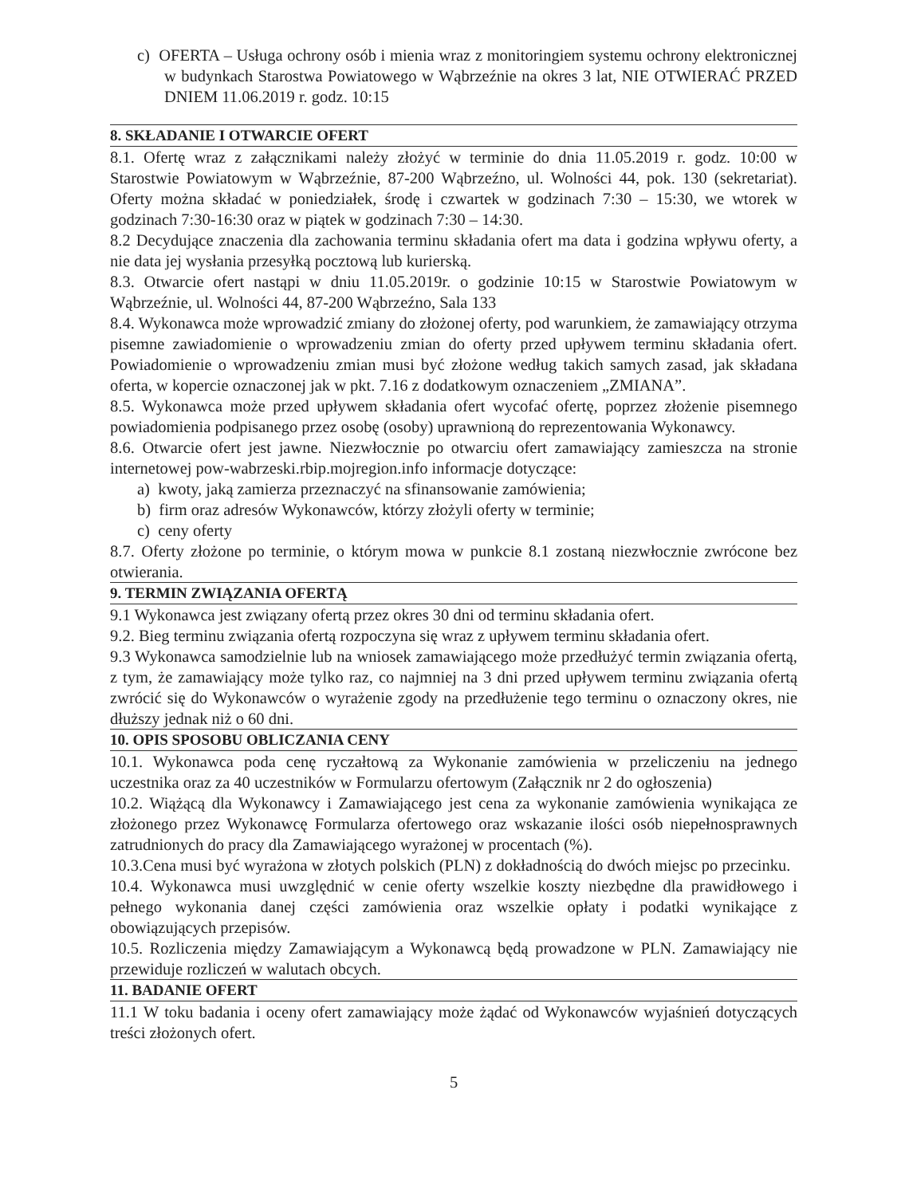c) OFERTA – Usługa ochrony osób i mienia wraz z monitoringiem systemu ochrony elektronicznej w budynkach Starostwa Powiatowego w Wąbrzeźnie na okres 3 lat, NIE OTWIERAĆ PRZED DNIEM 11.06.2019 r. godz. 10:15
8. SKŁADANIE I OTWARCIE OFERT
8.1. Ofertę wraz z załącznikami należy złożyć w terminie do dnia 11.05.2019 r. godz. 10:00 w Starostwie Powiatowym w Wąbrzeźnie, 87-200 Wąbrzeźno, ul. Wolności 44, pok. 130 (sekretariat). Oferty można składać w poniedziałek, środę i czwartek w godzinach 7:30 – 15:30, we wtorek w godzinach 7:30-16:30 oraz w piątek w godzinach 7:30 – 14:30.
8.2 Decydujące znaczenia dla zachowania terminu składania ofert ma data i godzina wpływu oferty, a nie data jej wysłania przesyłką pocztową lub kurierską.
8.3. Otwarcie ofert nastąpi w dniu 11.05.2019r. o godzinie 10:15 w Starostwie Powiatowym w Wąbrzeźnie, ul. Wolności 44, 87-200 Wąbrzeźno, Sala 133
8.4. Wykonawca może wprowadzić zmiany do złożonej oferty, pod warunkiem, że zamawiający otrzyma pisemne zawiadomienie o wprowadzeniu zmian do oferty przed upływem terminu składania ofert. Powiadomienie o wprowadzeniu zmian musi być złożone według takich samych zasad, jak składana oferta, w kopercie oznaczonej jak w pkt. 7.16 z dodatkowym oznaczeniem „ZMIANA”.
8.5. Wykonawca może przed upływem składania ofert wycofać ofertę, poprzez złożenie pisemnego powiadomienia podpisanego przez osobę (osoby) uprawnioną do reprezentowania Wykonawcy.
8.6. Otwarcie ofert jest jawne. Niezwłocznie po otwarciu ofert zamawiający zamieszcza na stronie internetowej pow-wabrzeski.rbip.mojregion.info informacje dotyczące:
a) kwoty, jaką zamierza przeznaczyć na sfinansowanie zamówienia;
b) firm oraz adresów Wykonawców, którzy złożyli oferty w terminie;
c) ceny oferty
8.7. Oferty złożone po terminie, o którym mowa w punkcie 8.1 zostaną niezwłocznie zwrócone bez otwierania.
9. TERMIN ZWIĄZANIA OFERTĄ
9.1 Wykonawca jest związany ofertą przez okres 30 dni od terminu składania ofert.
9.2. Bieg terminu związania ofertą rozpoczyna się wraz z upływem terminu składania ofert.
9.3 Wykonawca samodzielnie lub na wniosek zamawiającego może przedłużyć termin związania ofertą, z tym, że zamawiający może tylko raz, co najmniej na 3 dni przed upływem terminu związania ofertą zwrócić się do Wykonawców o wyrażenie zgody na przedłużenie tego terminu o oznaczony okres, nie dłuższy jednak niż o 60 dni.
10. OPIS SPOSOBU OBLICZANIA CENY
10.1. Wykonawca poda cenę ryczałtową za Wykonanie zamówienia w przeliczeniu na jednego uczestnika oraz za 40 uczestników w Formularzu ofertowym (Załącznik nr 2 do ogłoszenia)
10.2. Wiążącą dla Wykonawcy i Zamawiającego jest cena za wykonanie zamówienia wynikająca ze złożonego przez Wykonawcę Formularza ofertowego oraz wskazanie ilości osób niepełnosprawnych zatrudnionych do pracy dla Zamawiającego wyrażonej w procentach (%).
10.3.Cena musi być wyrażona w złotych polskich (PLN) z dokładnością do dwóch miejsc po przecinku.
10.4. Wykonawca musi uwzględnić w cenie oferty wszelkie koszty niezbędne dla prawidłowego i pełnego wykonania danej części zamówienia oraz wszelkie opłaty i podatki wynikające z obowiązujących przepisów.
10.5. Rozliczenia między Zamawiającym a Wykonawcą będą prowadzone w PLN. Zamawiający nie przewiduje rozliczeń w walutach obcych.
11. BADANIE OFERT
11.1 W toku badania i oceny ofert zamawiający może żądać od Wykonawców wyjaśnień dotyczących treści złożonych ofert.
5